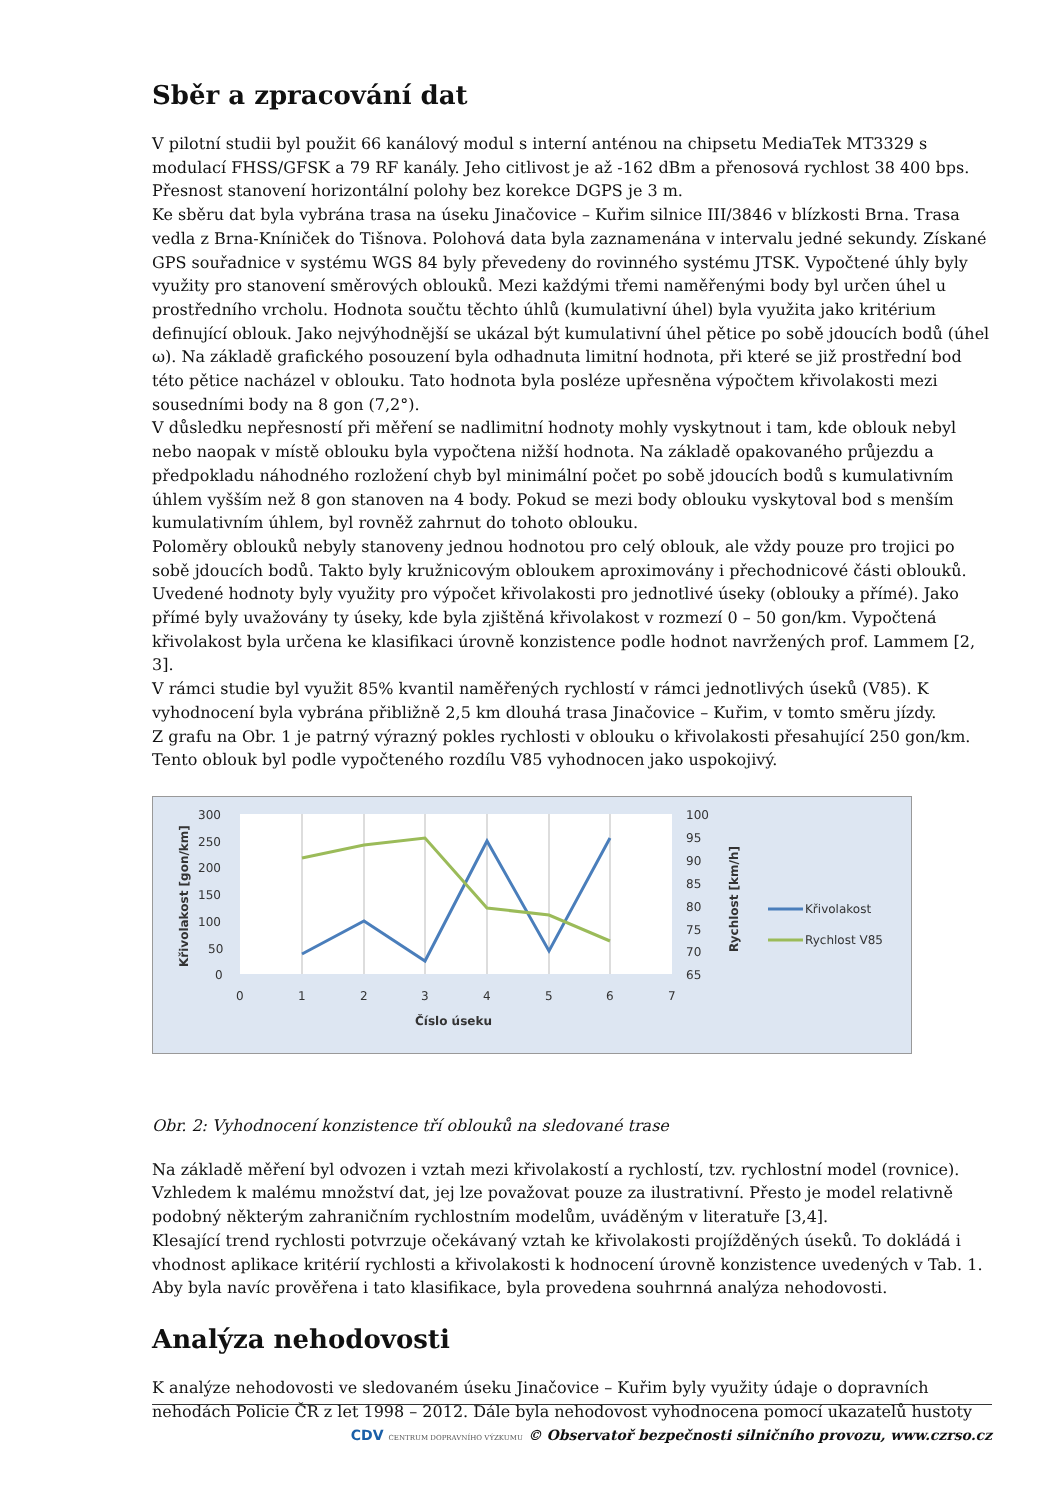Sběr a zpracování dat
V pilotní studii byl použit 66 kanálový modul s interní anténou na chipsetu MediaTek MT3329 s modulací FHSS/GFSK a 79 RF kanály. Jeho citlivost je až -162 dBm a přenosová rychlost 38 400 bps. Přesnost stanovení horizontální polohy bez korekce DGPS je 3 m.
Ke sběru dat byla vybrána trasa na úseku Jinačovice – Kuřim silnice III/3846 v blízkosti Brna. Trasa vedla z Brna-Kníniček do Tišnova. Polohová data byla zaznamenána v intervalu jedné sekundy. Získané GPS souřadnice v systému WGS 84 byly převedeny do rovinného systému JTSK. Vypočtené úhly byly využity pro stanovení směrových oblouků. Mezi každými třemi naměřenými body byl určen úhel u prostředního vrcholu. Hodnota součtu těchto úhlů (kumulativní úhel) byla využita jako kritérium definující oblouk. Jako nejvýhodnější se ukázal být kumulativní úhel pětice po sobě jdoucích bodů (úhel ω). Na základě grafického posouzení byla odhadnuta limitní hodnota, při které se již prostřední bod této pětice nacházel v oblouku. Tato hodnota byla posléze upřesněna výpočtem křivolakosti mezi sousedními body na 8 gon (7,2°).
V důsledku nepřesností při měření se nadlimitní hodnoty mohly vyskytnout i tam, kde oblouk nebyl nebo naopak v místě oblouku byla vypočtena nižší hodnota. Na základě opakovaného průjezdu a předpokladu náhodného rozložení chyb byl minimální počet po sobě jdoucích bodů s kumulativním úhlem vyšším než 8 gon stanoven na 4 body. Pokud se mezi body oblouku vyskytoval bod s menším kumulativním úhlem, byl rovněž zahrnut do tohoto oblouku.
Poloměry oblouků nebyly stanoveny jednou hodnotou pro celý oblouk, ale vždy pouze pro trojici po sobě jdoucích bodů. Takto byly kružnicovým obloukem aproximovány i přechodnicové části oblouků. Uvedené hodnoty byly využity pro výpočet křivolakosti pro jednotlivé úseky (oblouky a přímé). Jako přímé byly uvažovány ty úseky, kde byla zjištěná křivolakost v rozmezí 0 – 50 gon/km. Vypočtená křivolakost byla určena ke klasifikaci úrovně konzistence podle hodnot navržených prof. Lammem [2, 3].
V rámci studie byl využit 85% kvantil naměřených rychlostí v rámci jednotlivých úseků (V85). K vyhodnocení byla vybrána přibližně 2,5 km dlouhá trasa Jinačovice – Kuřim, v tomto směru jízdy.
Z grafu na Obr. 1 je patrný výrazný pokles rychlosti v oblouku o křivolakosti přesahující 250 gon/km. Tento oblouk byl podle vypočteného rozdílu V85 vyhodnocen jako uspokojivý.
300
250
200
150
100
50
0
100
95
90
85
80
75
70
65
0
1
2
3
4
5
6
7
Číslo úseku
Křivolakost [gon/km]
Rychlost [km/h]
Křivolakost
Rychlost V85
Obr. 2: Vyhodnocení konzistence tří oblouků na sledované trase
Na základě měření byl odvozen i vztah mezi křivolakostí a rychlostí, tzv. rychlostní model (rovnice). Vzhledem k malému množství dat, jej lze považovat pouze za ilustrativní. Přesto je model relativně podobný některým zahraničním rychlostním modelům, uváděným v literatuře [3,4].
Klesající trend rychlosti potvrzuje očekávaný vztah ke křivolakosti projížděných úseků. To dokládá i vhodnost aplikace kritérií rychlosti a křivolakosti k hodnocení úrovně konzistence uvedených v Tab. 1. Aby byla navíc prověřena i tato klasifikace, byla provedena souhrnná analýza nehodovosti.
Analýza nehodovosti
K analýze nehodovosti ve sledovaném úseku Jinačovice – Kuřim byly využity údaje o dopravních nehodách Policie ČR z let 1998 – 2012. Dále byla nehodovost vyhodnocena pomocí ukazatelů hustoty
CDV CENTRUM DOPRAVNÍHO VÝZKUMU © Observatoř bezpečnosti silničního provozu, www.czrso.cz